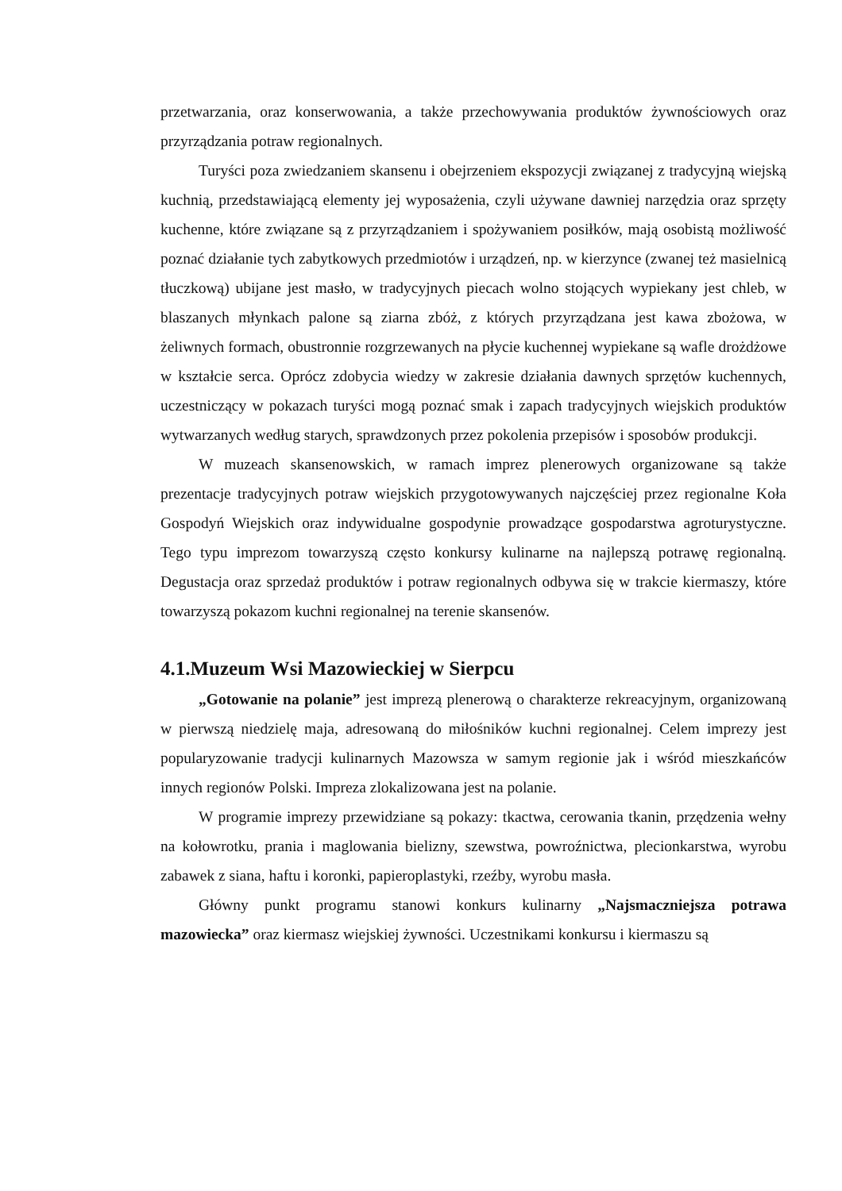przetwarzania, oraz konserwowania, a także przechowywania produktów żywnościowych oraz przyrządzania potraw regionalnych.
Turyści poza zwiedzaniem skansenu i obejrzeniem ekspozycji związanej z tradycyjną wiejską kuchnią, przedstawiającą elementy jej wyposażenia, czyli używane dawniej narzędzia oraz sprzęty kuchenne, które związane są z przyrządzaniem i spożywaniem posiłków, mają osobistą możliwość poznać działanie tych zabytkowych przedmiotów i urządzeń, np. w kierzynce (zwanej też masielnicą tłuczkową) ubijane jest masło, w tradycyjnych piecach wolno stojących wypiekany jest chleb, w blaszanych młynkach palone są ziarna zbóż, z których przyrządzana jest kawa zbożowa, w żeliwnych formach, obustronnie rozgrzewanych na płycie kuchennej wypiekane są wafle drożdżowe w kształcie serca. Oprócz zdobycia wiedzy w zakresie działania dawnych sprzętów kuchennych, uczestniczący w pokazach turyści mogą poznać smak i zapach tradycyjnych wiejskich produktów wytwarzanych według starych, sprawdzonych przez pokolenia przepisów i sposobów produkcji.
W muzeach skansenowskich, w ramach imprez plenerowych organizowane są także prezentacje tradycyjnych potraw wiejskich przygotowywanych najczęściej przez regionalne Koła Gospodyń Wiejskich oraz indywidualne gospodynie prowadzące gospodarstwa agroturystyczne. Tego typu imprezom towarzyszą często konkursy kulinarne na najlepszą potrawę regionalną. Degustacja oraz sprzedaż produktów i potraw regionalnych odbywa się w trakcie kiermaszy, które towarzyszą pokazom kuchni regionalnej na terenie skansenów.
4.1.Muzeum Wsi Mazowieckiej w Sierpcu
„Gotowanie na polanie” jest imprezą plenerową o charakterze rekreacyjnym, organizowaną w pierwszą niedzielę maja, adresowaną do miłośników kuchni regionalnej. Celem imprezy jest popularyzowanie tradycji kulinarnych Mazowsza w samym regionie jak i wśród mieszkańców innych regionów Polski. Impreza zlokalizowana jest na polanie.
W programie imprezy przewidziane są pokazy: tkactwa, cerowania tkanin, przędzenia wełny na kołowrotku, prania i maglowania bielizny, szewstwa, powroźnictwa, plecionkarstwa, wyrobu zabawek z siana, haftu i koronki, papieroplastyki, rzeźby, wyrobu masła.
Główny punkt programu stanowi konkurs kulinarny „Najsmaczniejsza potrawa mazowiecka” oraz kiermasz wiejskiej żywności. Uczestnikami konkursu i kiermaszu są